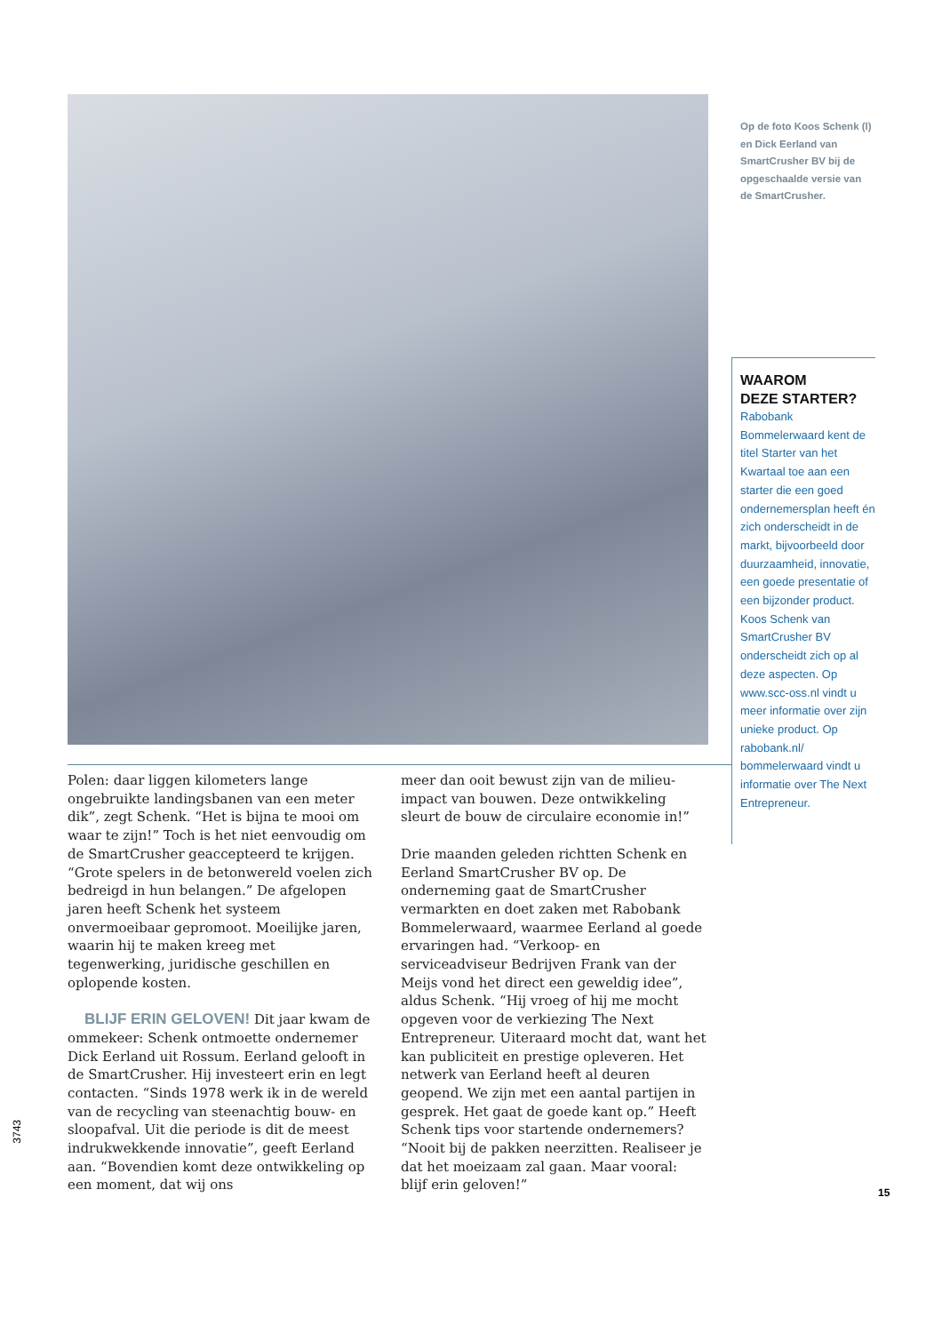Op de foto Koos Schenk (l) en Dick Eerland van SmartCrusher BV bij de opgeschaalde versie van de SmartCrusher.
WAAROM
DEZE STARTER?
Rabobank Bommelerwaard kent de titel Starter van het Kwartaal toe aan een starter die een goed ondernemersplan heeft én zich onderscheidt in de markt, bijvoorbeeld door duurzaamheid, innovatie, een goede presentatie of een bijzonder product. Koos Schenk van SmartCrusher BV onderscheidt zich op al deze aspecten. Op www.scc-oss.nl vindt u meer informatie over zijn unieke product. Op rabobank.nl/ bommelerwaard vindt u informatie over The Next Entrepreneur.
Polen: daar liggen kilometers lange ongebruikte landingsbanen van een meter dik”, zegt Schenk. “Het is bijna te mooi om waar te zijn!” Toch is het niet eenvoudig om de SmartCrusher geaccepteerd te krijgen. “Grote spelers in de betonwereld voelen zich bedreigd in hun belangen.” De afgelopen jaren heeft Schenk het systeem onvermoeibaar gepromoot. Moeilijke jaren, waarin hij te maken kreeg met tegenwerking, juridische geschillen en oplopende kosten.
BLIJF ERIN GELOVEN! Dit jaar kwam de ommekeer: Schenk ontmoette ondernemer Dick Eerland uit Rossum. Eerland gelooft in de SmartCrusher. Hij investeert erin en legt contacten. “Sinds 1978 werk ik in de wereld van de recycling van steenachtig bouw- en sloopafval. Uit die periode is dit de meest indrukwekkende innovatie”, geeft Eerland aan. “Bovendien komt deze ontwikkeling op een moment, dat wij ons
meer dan ooit bewust zijn van de milieu-impact van bouwen. Deze ontwikkeling sleurt de bouw de circulaire economie in!”
Drie maanden geleden richtten Schenk en Eerland SmartCrusher BV op. De onderneming gaat de SmartCrusher vermarkten en doet zaken met Rabobank Bommelerwaard, waarmee Eerland al goede ervaringen had. “Verkoop- en serviceadviseur Bedrijven Frank van der Meijs vond het direct een geweldig idee”, aldus Schenk. “Hij vroeg of hij me mocht opgeven voor de verkiezing The Next Entrepreneur. Uiteraard mocht dat, want het kan publiciteit en prestige opleveren. Het netwerk van Eerland heeft al deuren geopend. We zijn met een aantal partijen in gesprek. Het gaat de goede kant op.” Heeft Schenk tips voor startende ondernemers? “Nooit bij de pakken neerzitten. Realiseer je dat het moeizaam zal gaan. Maar vooral: blijf erin geloven!”
3743
15